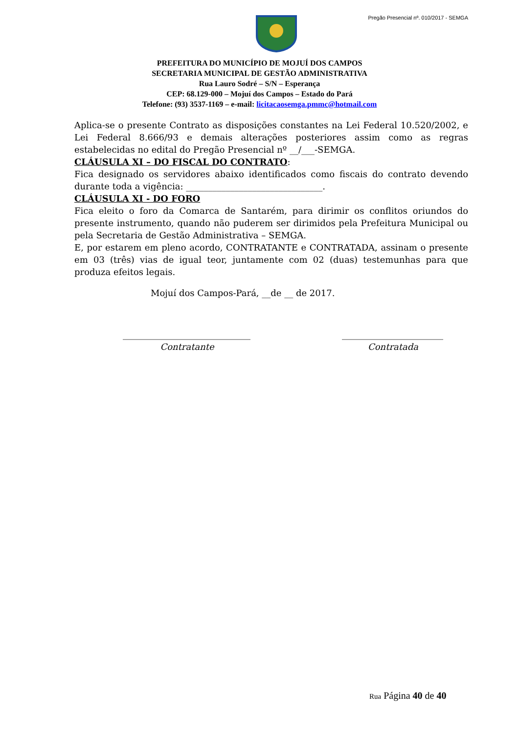Pregão Presencial nº. 010/2017 - SEMGA
PREFEITURA DO MUNICÍPIO DE MOJUÍ DOS CAMPOS
SECRETARIA MUNICIPAL DE GESTÃO ADMINISTRATIVA
Rua Lauro Sodré – S/N – Esperança
CEP: 68.129-000 – Mojuí dos Campos – Estado do Pará
Telefone: (93) 3537-1169 – e-mail: licitacaosemga.pmmc@hotmail.com
Aplica-se o presente Contrato as disposições constantes na Lei Federal 10.520/2002, e Lei Federal 8.666/93 e demais alterações posteriores assim como as regras estabelecidas no edital do Pregão Presencial nº __/___-SEMGA.
CLÁUSULA XI – DO FISCAL DO CONTRATO:
Fica designado os servidores abaixo identificados como fiscais do contrato devendo durante toda a vigência: _______________________________.
CLÁUSULA XI - DO FORO
Fica eleito o foro da Comarca de Santarém, para dirimir os conflitos oriundos do presente instrumento, quando não puderem ser dirimidos pela Prefeitura Municipal ou pela Secretaria de Gestão Administrativa – SEMGA.
E, por estarem em pleno acordo, CONTRATANTE e CONTRATADA, assinam o presente em 03 (três) vias de igual teor, juntamente com 02 (duas) testemunhas para que produza efeitos legais.
Mojuí dos Campos-Pará, __de __ de 2017.
_____________________________
Contratante
_______________________
Contratada
Rua Página 40 de 40